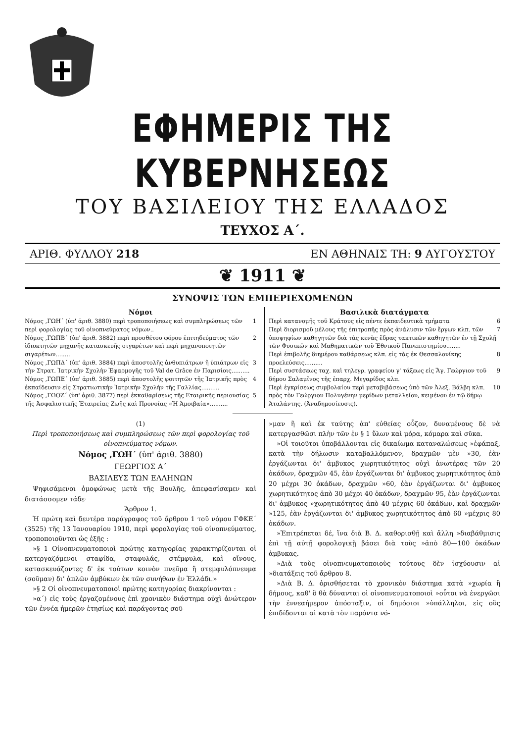ΕΦΗΜΕΡΙΣ ΤΗΣ ΚΥΒΕΡΝΗΣΕΩΣ
ΤΟΥ ΒΑΣΙΛΕΙΟΥ ΤΗΣ ΕΛΛΑΔΟΣ
ΤΕΥΧΟΣ Α΄.
ΑΡΙΘ. ΦΥΛΛΟΥ 218 ΕΝ ΑΘΗΝΑΙΣ ΤΗ: 9 ΑΥΓΟΥΣΤΟΥ
❦ 1911 ❦
ΣΥΝΟΨΙΣ ΤΩΝ ΕΜΠΕΡΙΕΧΟΜΕΝΩΝ
Νόμοι
Νόμος ,ΓΩΗ΄ (ὑπ' ἀριθ. 3880) περὶ τροποποιήσεως καὶ συμπληρώσεως τῶν περὶ φορολογίας τοῦ οἰνοπνεύματος νόμων.. 1
Νόμος ,ΓΩΠΒ΄ (ὑπ' ἀριθ. 3882) περὶ προσθέτου φόρου ἐπιτηδεύματος τῶν ἰδιοκτητῶν μηχανῆς κατασκευῆς σιγαρέτων καὶ περὶ μηχανοποιητῶν σιγαρέτων........ 2
Νόμος ,ΓΩΠΔ΄ (ὑπ' ἀριθ. 3884) περὶ ἀποστολῆς ἀνθυπιάτρων ἢ ὑπιάτρων εἰς τὴν Στρατ. Ἰατρικὴν Σχολὴν Ἐφαρμογῆς τοῦ Val de Grâce ἐν Παρισίοις.......... 3
Νόμος ,ΓΩΠΕ΄ (ὑπ' ἀριθ. 3885) περὶ ἀποστολῆς φοιτητῶν τῆς Ἰατρικῆς πρὸς ἐκπαίδευσιν εἰς Στρατιωτικὴν Ἰατρικὴν Σχολὴν τῆς Γαλλίας.......... 4
Νόμος ,ΓΩΟΖ΄ (ὑπ' ἀριθ. 3877) περὶ ἐκκαθαρίσεως τῆς Εταιρικῆς περιουσίας τῆς Ἀσφαλιστικῆς Ἑταιρείας Ζωῆς καὶ Προνοίας «Ἡ Ἀμοιβαία».......... 5
Βασιλικὰ διατάγματα
Περὶ κατανομῆς τοῦ Κράτους εἰς πέντε ἐκπαιδευτικὰ τμήματα 6
Περὶ διορισμοῦ μέλους τῆς ἐπιτροπῆς πρὸς ἀνάλυσιν τῶν ἔργων κλπ. τῶν ὑποψηφίων καθηγητῶν διὰ τὰς κενὰς ἕδρας τακτικῶν καθηγητῶν ἐν τῇ Σχολῇ τῶν Φυσικῶν καὶ Μαθηματικῶν τοῦ Ἐθνικοῦ Πανεπιστημίου........ 7
Περὶ ἐπιβολῆς διημέρου καθάρσεως κλπ. εἰς τὰς ἐκ Θεσσαλονίκης προελεύσεις.......... 8
Περὶ συστάσεως ταχ. καὶ τηλεγρ. γραφείου γ' τάξεως εἰς Ἅγ. Γεώργιον τοῦ δήμου Σαλαμῖνος τῆς ἐπαρχ. Μεγαρίδος κλπ. 9
Περὶ ἐγκρίσεως συμβολαίου περὶ μεταβιβάσεως ὑπὸ τῶν Ἀλεξ. Βάλβη κλπ. πρὸς τὸν Γεώργιον Πολυγένην μερίδων μεταλλείου, κειμένου ἐν τῷ δήμῳ Ἀταλάντης. (Ἀναδημοσίευσις). 10
(1)
Περὶ τροποποιήσεως καὶ συμπληρώσεως τῶν περὶ φορολογίας τοῦ οἰνοπνεύματος νόμων.
Νόμος ,ΓΩΗ΄ (ὑπ' ἀριθ. 3880)
ΓΕΩΡΓΙΟΣ Α΄
ΒΑΣΙΛΕΥΣ ΤΩΝ ΕΛΛΗΝΩΝ
Ψηφισάμενοι ὁμοφώνως μετὰ τῆς Βουλῆς, ἀπεφασίσαμεν καὶ διατάσσομεν τάδε·
Ἄρθρον 1.
Ἡ πρώτη καὶ δευτέρα παράγραφος τοῦ ἄρθρου 1 τοῦ νόμου ΓΦΚΕ΄ (3525) τῆς 13 Ἰανουαρίου 1910, περὶ φορολογίας τοῦ οἰνοπνεύματος, τροποποιοῦνται ὡς ἑξῆς :
»§ 1 Οἰνοπνευματοποιοὶ πρώτης κατηγορίας χαρακτηρίζονται οἱ κατεργαζόμενοι σταφίδα, σταφυλάς, στέμφυλα, καὶ οἴνους, κατασκευάζοντες δ' ἐκ τούτων κοινὸν πνεῦμα ἢ στεμφυλόπνευμα (σοῦμαν) δι' ἁπλῶν ἀμβύκων ἐκ τῶν συνήθων ἐν Ἑλλάδι.»
»§ 2 Οἱ οἰνοπνευματοποιοὶ πρώτης κατηγορίας διακρίνονται :
»α΄) εἰς τοὺς ἐργαζομένους ἐπὶ χρονικὸν διάστημα οὐχὶ ἀνώτερον τῶν ἐννέα ἡμερῶν ἐτησίως καὶ παράγοντας σοῦ-
»μαν ἢ καὶ ἐκ ταύτης ἀπ' εὐθείας οὖζον, δυναμένους δὲ νὰ κατεργασθῶσι πλὴν τῶν ἐν § 1 ὕλων καὶ μόρα, κόμαρα καὶ σῦκα.
»Οἱ τοιοῦτοι ὑποβάλλονται εἰς δικαίωμα καταναλώσεως »ἐφάπαξ, κατὰ τὴν δήλωσιν καταβαλλόμενον, δραχμῶν μὲν »30, ἐὰν ἐργάζωνται δι' ἀμβυκος χωρητικότητος οὐχὶ ἀνωτέρας τῶν 20 ὀκάδων, δραχμῶν 45, ἐὰν ἐργάζωνται δι' ἀμβυκος χωρητικότητος ἀπὸ 20 μέχρι 30 ὀκάδων, δραχμῶν »60, ἐὰν ἐργάζωνται δι' ἀμβυκος χωρητικότητος ἀπὸ 30 μέχρι 40 ὀκάδων, δραχμῶν 95, ἐὰν ἐργάζωνται δι' ἀμβυκος »χωρητικότητος ἀπὸ 40 μέχρις 60 ὀκάδων, καὶ δραχμῶν »125, ἐὰν ἐργάζωνται δι' ἀμβυκος χωρητικότητος ἀπὸ 60 »μέχρις 80 ὀκάδων.
»Ἐπιτρέπεται δέ, ἵνα διὰ Β. Δ. καθορισθῇ καὶ ἄλλη »διαβάθμισις ἐπὶ τῇ αὐτῇ φορολογικῇ βάσει διὰ τοὺς »ἀπὸ 80—100 ὀκάδων ἀμβυκας.
»Διὰ τοὺς οἰνοπνευματοποιοὺς τούτους δὲν ἰσχύουσιν αἱ »διατάξεις τοῦ ἄρθρου 8.
»Διὰ Β. Δ. ὁρισθήσεται τὸ χρονικὸν διάστημα κατὰ »χωρία ἢ δήμους, καθ' ὃ θὰ δύνανται οἱ οἰνοπνευματοποιοὶ »οὗτοι νὰ ἐνεργῶσι τὴν ἐννεαήμερον ἀπόσταξιν, οἱ δημόσιοι »ὑπάλληλοι, εἰς οὓς ἐπιδίδονται αἱ κατὰ τὸν παρόντα νό-